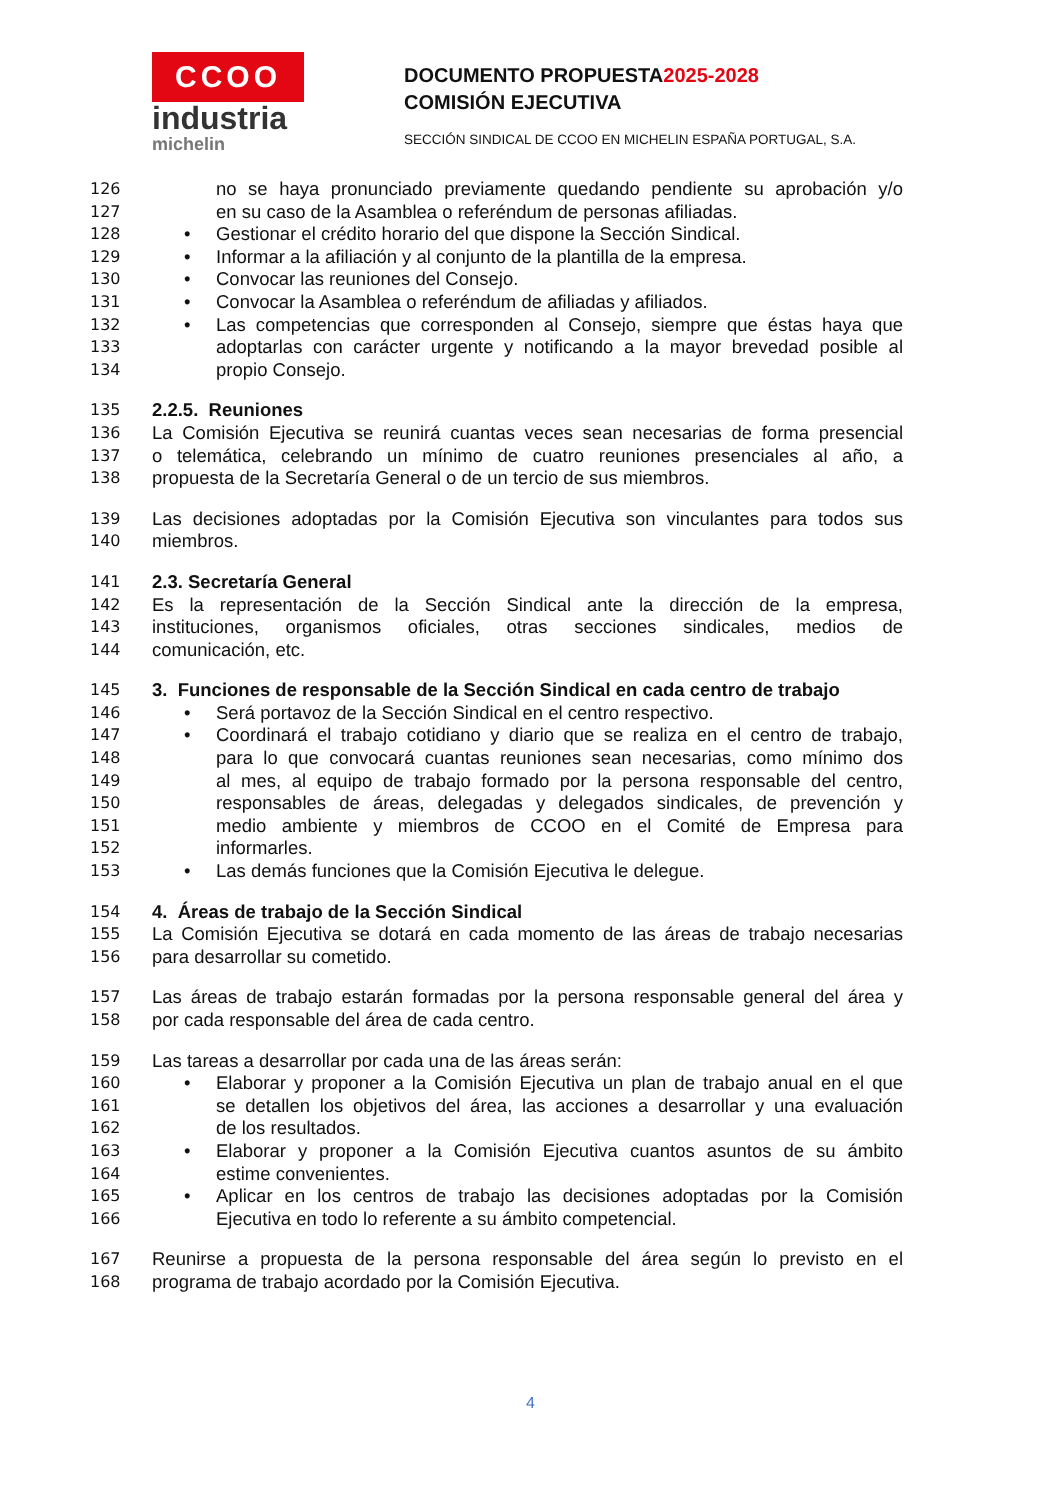CCOO
industria
michelin
DOCUMENTO PROPUESTA2025-2028
COMISIÓN EJECUTIVA
SECCIÓN SINDICAL DE CCOO EN MICHELIN ESPAÑA PORTUGAL, S.A.
126 no se haya pronunciado previamente quedando pendiente su aprobación y/o
127 en su caso de la Asamblea o referéndum de personas afiliadas.
128 • Gestionar el crédito horario del que dispone la Sección Sindical.
129 • Informar a la afiliación y al conjunto de la plantilla de la empresa.
130 • Convocar las reuniones del Consejo.
131 • Convocar la Asamblea o referéndum de afiliadas y afiliados.
132 • Las competencias que corresponden al Consejo, siempre que éstas haya que
133 adoptarlas con carácter urgente y notificando a la mayor brevedad posible al
134 propio Consejo.
135 2.2.5. Reuniones
136 La Comisión Ejecutiva se reunirá cuantas veces sean necesarias de forma presencial
137 o telemática, celebrando un mínimo de cuatro reuniones presenciales al año, a
138 propuesta de la Secretaría General o de un tercio de sus miembros.
139 Las decisiones adoptadas por la Comisión Ejecutiva son vinculantes para todos sus
140 miembros.
141 2.3. Secretaría General
142 Es la representación de la Sección Sindical ante la dirección de la empresa,
143 instituciones, organismos oficiales, otras secciones sindicales, medios de
144 comunicación, etc.
145 3. Funciones de responsable de la Sección Sindical en cada centro de trabajo
146 • Será portavoz de la Sección Sindical en el centro respectivo.
147 • Coordinará el trabajo cotidiano y diario que se realiza en el centro de trabajo,
148 para lo que convocará cuantas reuniones sean necesarias, como mínimo dos
149 al mes, al equipo de trabajo formado por la persona responsable del centro,
150 responsables de áreas, delegadas y delegados sindicales, de prevención y
151 medio ambiente y miembros de CCOO en el Comité de Empresa para
152 informarles.
153 • Las demás funciones que la Comisión Ejecutiva le delegue.
154 4. Áreas de trabajo de la Sección Sindical
155 La Comisión Ejecutiva se dotará en cada momento de las áreas de trabajo necesarias
156 para desarrollar su cometido.
157 Las áreas de trabajo estarán formadas por la persona responsable general del área y
158 por cada responsable del área de cada centro.
159 Las tareas a desarrollar por cada una de las áreas serán:
160 • Elaborar y proponer a la Comisión Ejecutiva un plan de trabajo anual en el que
161 se detallen los objetivos del área, las acciones a desarrollar y una evaluación
162 de los resultados.
163 • Elaborar y proponer a la Comisión Ejecutiva cuantos asuntos de su ámbito
164 estime convenientes.
165 • Aplicar en los centros de trabajo las decisiones adoptadas por la Comisión
166 Ejecutiva en todo lo referente a su ámbito competencial.
167 Reunirse a propuesta de la persona responsable del área según lo previsto en el
168 programa de trabajo acordado por la Comisión Ejecutiva.
4